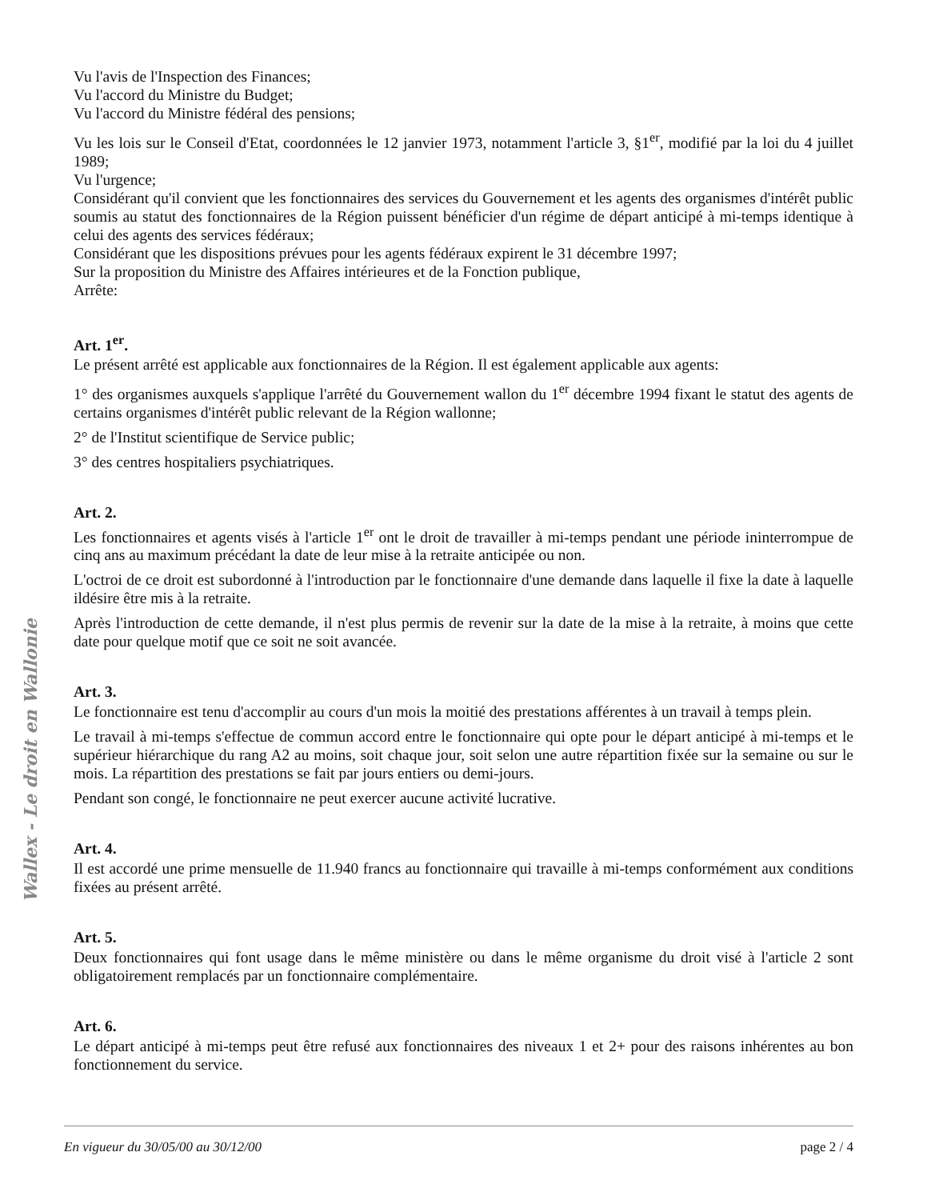Wallex - Le droit en Wallonie
Vu l'avis de l'Inspection des Finances;
Vu l'accord du Ministre du Budget;
Vu l'accord du Ministre fédéral des pensions;
Vu les lois sur le Conseil d'Etat, coordonnées le 12 janvier 1973, notamment l'article 3, §1<sup>er</sup>, modifié par la loi du 4 juillet 1989;
Vu l'urgence;
Considérant qu'il convient que les fonctionnaires des services du Gouvernement et les agents des organismes d'intérêt public soumis au statut des fonctionnaires de la Région puissent bénéficier d'un régime de départ anticipé à mi-temps identique à celui des agents des services fédéraux;
Considérant que les dispositions prévues pour les agents fédéraux expirent le 31 décembre 1997;
Sur la proposition du Ministre des Affaires intérieures et de la Fonction publique,
Arrête:
Art. 1<sup>er</sup>.
Le présent arrêté est applicable aux fonctionnaires de la Région. Il est également applicable aux agents:
1° des organismes auxquels s'applique l'arrêté du Gouvernement wallon du 1<sup>er</sup> décembre 1994 fixant le statut des agents de certains organismes d'intérêt public relevant de la Région wallonne;
2° de l'Institut scientifique de Service public;
3° des centres hospitaliers psychiatriques.
Art. 2.
Les fonctionnaires et agents visés à l'article 1<sup>er</sup> ont le droit de travailler à mi-temps pendant une période ininterrompue de cinq ans au maximum précédant la date de leur mise à la retraite anticipée ou non.
L'octroi de ce droit est subordonné à l'introduction par le fonctionnaire d'une demande dans laquelle il fixe la date à laquelle ildésire être mis à la retraite.
Après l'introduction de cette demande, il n'est plus permis de revenir sur la date de la mise à la retraite, à moins que cette date pour quelque motif que ce soit ne soit avancée.
Art. 3.
Le fonctionnaire est tenu d'accomplir au cours d'un mois la moitié des prestations afférentes à un travail à temps plein.
Le travail à mi-temps s'effectue de commun accord entre le fonctionnaire qui opte pour le départ anticipé à mi-temps et le supérieur hiérarchique du rang A2 au moins, soit chaque jour, soit selon une autre répartition fixée sur la semaine ou sur le mois. La répartition des prestations se fait par jours entiers ou demi-jours.
Pendant son congé, le fonctionnaire ne peut exercer aucune activité lucrative.
Art. 4.
Il est accordé une prime mensuelle de 11.940 francs au fonctionnaire qui travaille à mi-temps conformément aux conditions fixées au présent arrêté.
Art. 5.
Deux fonctionnaires qui font usage dans le même ministère ou dans le même organisme du droit visé à l'article 2 sont obligatoirement remplacés par un fonctionnaire complémentaire.
Art. 6.
Le départ anticipé à mi-temps peut être refusé aux fonctionnaires des niveaux 1 et 2+ pour des raisons inhérentes au bon fonctionnement du service.
En vigueur du 30/05/00 au 30/12/00 page 2 / 4